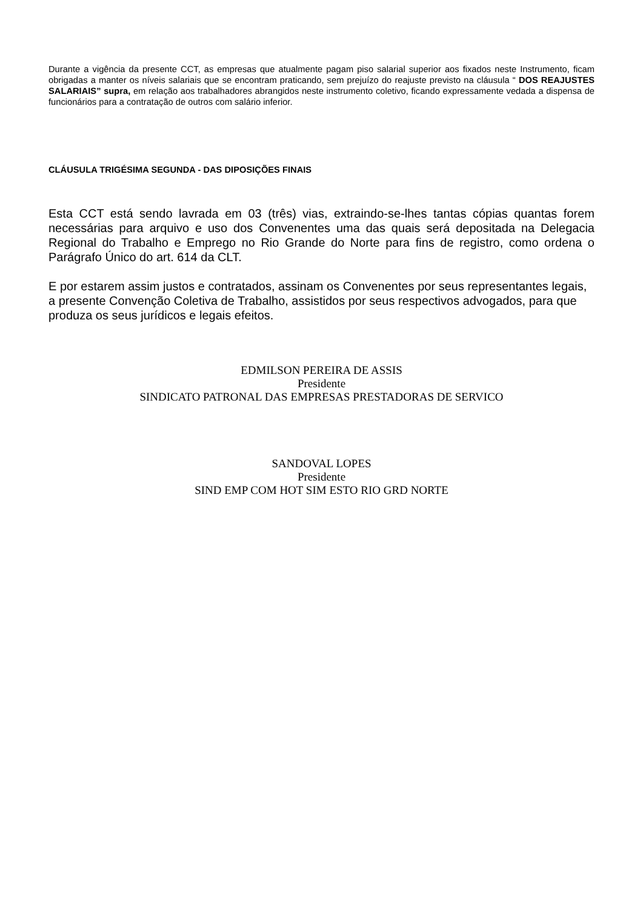Durante a vigência da presente CCT, as empresas que atualmente pagam piso salarial superior aos fixados neste Instrumento, ficam obrigadas a manter os níveis salariais que se encontram praticando, sem prejuízo do reajuste previsto na cláusula “ DOS REAJUSTES SALARIAIS” supra, em relação aos trabalhadores abrangidos neste instrumento coletivo, ficando expressamente vedada a dispensa de funcionários para a contratação de outros com salário inferior.
CLÁUSULA TRIGÉSIMA SEGUNDA - DAS DIPOSIÇÕES FINAIS
Esta CCT está sendo lavrada em 03 (três) vias, extraindo-se-lhes tantas cópias quantas forem necessárias para arquivo e uso dos Convenentes uma das quais será depositada na Delegacia Regional do Trabalho e Emprego no Rio Grande do Norte para fins de registro, como ordena o Parágrafo Único do art. 614 da CLT.
E por estarem assim justos e contratados, assinam os Convenentes por seus representantes legais, a presente Convenção Coletiva de Trabalho, assistidos por seus respectivos advogados, para que produza os seus jurídicos e legais efeitos.
EDMILSON PEREIRA DE ASSIS
Presidente
SINDICATO PATRONAL DAS EMPRESAS PRESTADORAS DE SERVICO
SANDOVAL LOPES
Presidente
SIND EMP COM HOT SIM ESTO RIO GRD NORTE